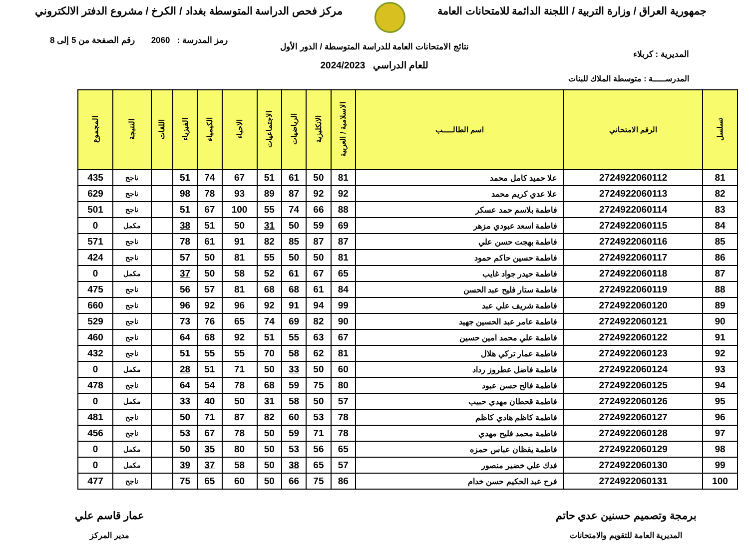جمهورية العراق / وزارة التربية / اللجنة الدائمة للامتحانات العامة
مركز فحص الدراسة المتوسطة بغداد / الكرخ / مشروع الدفتر الالكتروني
رمز المدرسة : 2060 رقم الصفحة من 5 إلى 8
نتائج الامتحانات العامة للدراسة المتوسطة / الدور الأول
المديرية : كربلاء
للعام الدراسي 2024/2023
المدرســـــة : متوسطة الملاك للبنات
| تسلسل | الرقم الامتحاني | اسم الطالـــــب | الاسلامية / العربية | الانكليزية | الرياضيات | الاجتماعيات | الاحياء | الكيمياء | الفيزياء | اللغات | النتيجة | المجموع |
| --- | --- | --- | --- | --- | --- | --- | --- | --- | --- | --- | --- | --- |
| 81 | 2724922060112 | علا حميد كامل محمد | 81 | 50 | 61 | 51 | 67 | 74 | 51 | | ناجح | 435 |
| 82 | 2724922060113 | علا عدي كريم محمد | 92 | 92 | 87 | 89 | 93 | 78 | 98 | | ناجح | 629 |
| 83 | 2724922060114 | فاطمة بلاسم حمد عسكر | 88 | 66 | 74 | 55 | 100 | 67 | 51 | | ناجح | 501 |
| 84 | 2724922060115 | فاطمة اسعد عبودي مزهر | 69 | 59 | 50 | 31 | 50 | 51 | 38 | | مكمل | 0 |
| 85 | 2724922060116 | فاطمة بهجت حسن علي | 87 | 87 | 85 | 82 | 91 | 61 | 78 | | ناجح | 571 |
| 86 | 2724922060117 | فاطمة حسين حاكم حمود | 81 | 50 | 50 | 55 | 81 | 50 | 57 | | ناجح | 424 |
| 87 | 2724922060118 | فاطمة حيدر جواد غايب | 65 | 67 | 61 | 52 | 58 | 50 | 37 | | مكمل | 0 |
| 88 | 2724922060119 | فاطمة ستار فليح عبد الحسن | 84 | 61 | 68 | 68 | 81 | 57 | 56 | | ناجح | 475 |
| 89 | 2724922060120 | فاطمة شريف علي عبد | 99 | 94 | 91 | 92 | 96 | 92 | 96 | | ناجح | 660 |
| 90 | 2724922060121 | فاطمة عامر عبد الحسين جهيد | 90 | 82 | 69 | 74 | 65 | 76 | 73 | | ناجح | 529 |
| 91 | 2724922060122 | فاطمة علي محمد امين حسين | 67 | 63 | 55 | 51 | 92 | 68 | 64 | | ناجح | 460 |
| 92 | 2724922060123 | فاطمة عمار تركي هلال | 81 | 62 | 58 | 70 | 55 | 55 | 51 | | ناجح | 432 |
| 93 | 2724922060124 | فاطمة فاضل عطروز رداد | 60 | 50 | 33 | 50 | 71 | 51 | 28 | | مكمل | 0 |
| 94 | 2724922060125 | فاطمة فالح حسن عبود | 80 | 75 | 59 | 68 | 78 | 54 | 64 | | ناجح | 478 |
| 95 | 2724922060126 | فاطمة قحطان مهدي حبيب | 57 | 50 | 58 | 31 | 50 | 40 | 33 | | مكمل | 0 |
| 96 | 2724922060127 | فاطمة كاظم هادي كاظم | 78 | 53 | 60 | 82 | 87 | 71 | 50 | | ناجح | 481 |
| 97 | 2724922060128 | فاطمة محمد فليح مهدي | 78 | 71 | 59 | 50 | 78 | 67 | 53 | | ناجح | 456 |
| 98 | 2724922060129 | فاطمة يقظان عباس حمزه | 65 | 56 | 53 | 50 | 80 | 35 | 50 | | مكمل | 0 |
| 99 | 2724922060130 | فدك علي خضير منصور | 57 | 65 | 38 | 50 | 58 | 37 | 39 | | مكمل | 0 |
| 100 | 2724922060131 | فرح عبد الحكيم حسن خدام | 86 | 75 | 66 | 50 | 60 | 65 | 75 | | ناجح | 477 |
برمجة وتصميم حسنين عدي حاتم
المديرية العامة للتقويم والامتحانات
عمار قاسم علي
مدير المركز